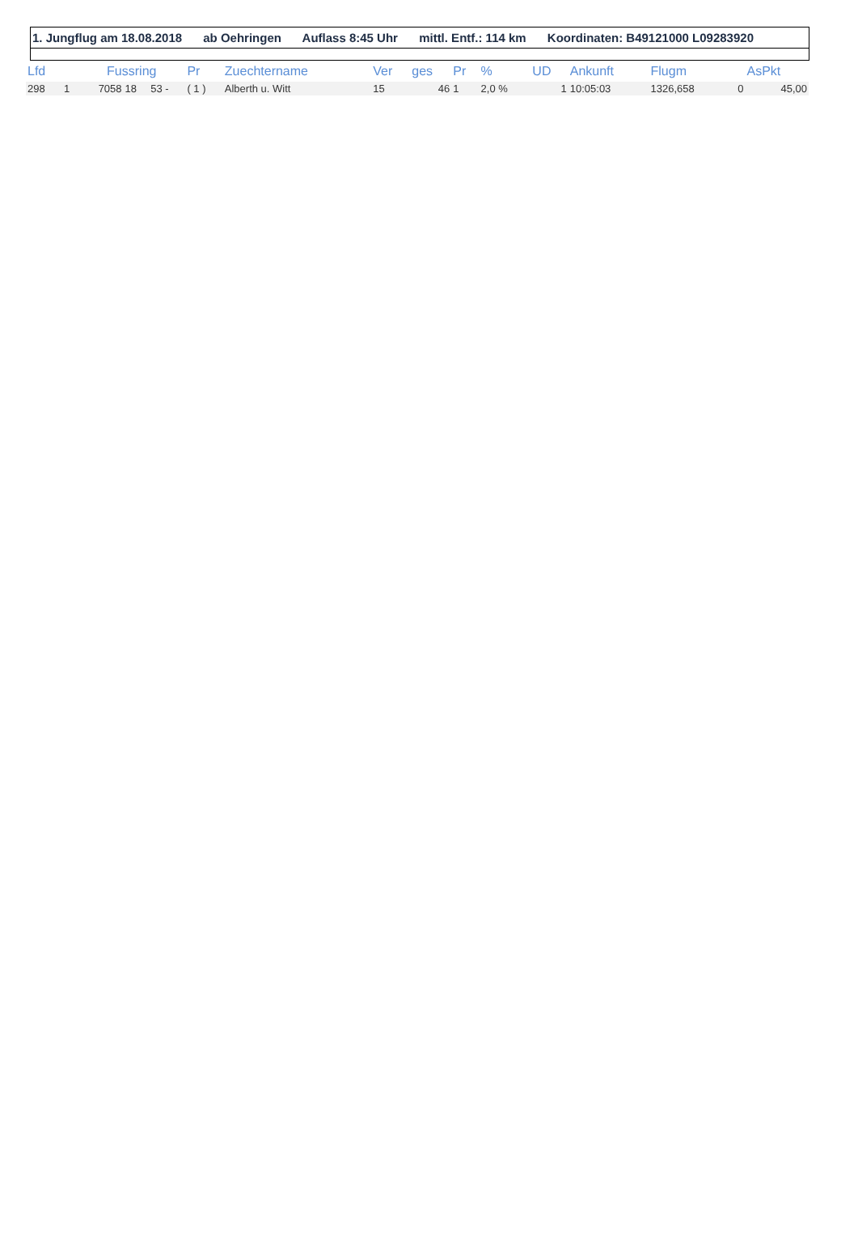1. Jungflug am 18.08.2018 ab Oehringen Auflass 8:45 Uhr mittl. Entf.: 114 km Koordinaten: B49121000 L09283920
| Lfd | | Fussring | | | Pr | Zuechtername | Ver | ges | Pr | % | UD | Ankunft | Flugm | | AsPkt |
| --- | --- | --- | --- | --- | --- | --- | --- | --- | --- | --- | --- | --- | --- | --- | --- |
| 298 | 1 | 7058 | 18 | 53 - | ( 1 ) | Alberth u. Witt | 15 | 46 | 1 | 2,0 % | 1 | 10:05:03 | 1326,658 | 0 | 45,00 |